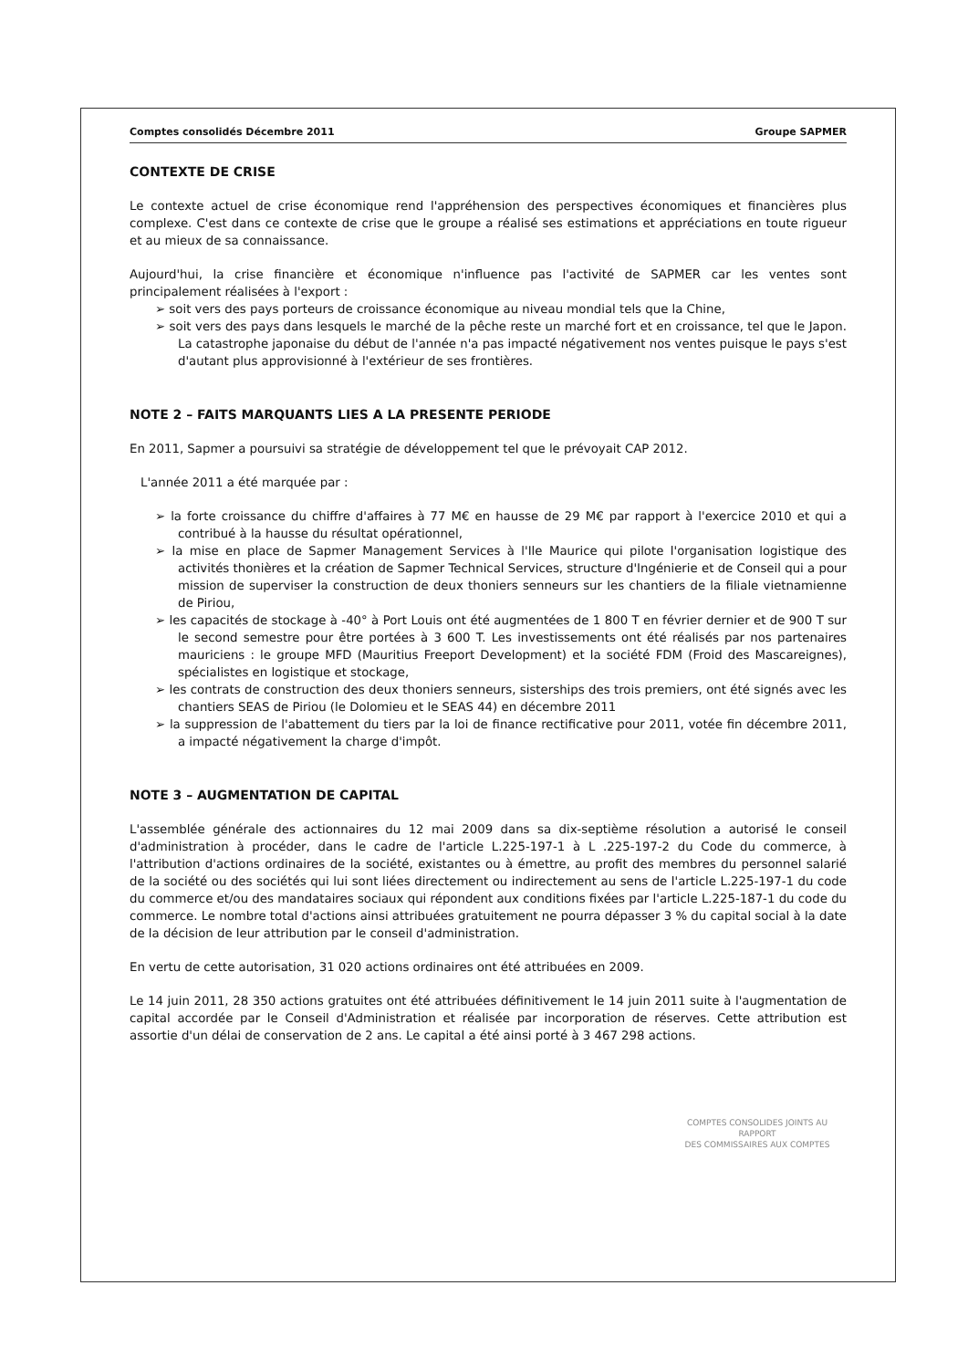Comptes consolidés Décembre 2011 Groupe SAPMER
CONTEXTE DE CRISE
Le contexte actuel de crise économique rend l'appréhension des perspectives économiques et financières plus complexe. C'est dans ce contexte de crise que le groupe a réalisé ses estimations et appréciations en toute rigueur et au mieux de sa connaissance.
Aujourd'hui, la crise financière et économique n'influence pas l'activité de SAPMER car les ventes sont principalement réalisées à l'export :
➢ soit vers des pays porteurs de croissance économique au niveau mondial tels que la Chine,
➢ soit vers des pays dans lesquels le marché de la pêche reste un marché fort et en croissance, tel que le Japon. La catastrophe japonaise du début de l'année n'a pas impacté négativement nos ventes puisque le pays s'est d'autant plus approvisionné à l'extérieur de ses frontières.
NOTE 2 – FAITS MARQUANTS LIES A LA PRESENTE PERIODE
En 2011, Sapmer a poursuivi sa stratégie de développement tel que le prévoyait CAP 2012.
L'année 2011 a été marquée par :
➢ la forte croissance du chiffre d'affaires à 77 M€ en hausse de 29 M€ par rapport à l'exercice 2010 et qui a contribué à la hausse du résultat opérationnel,
➢ la mise en place de Sapmer Management Services à l'Ile Maurice qui pilote l'organisation logistique des activités thonières et la création de Sapmer Technical Services, structure d'Ingénierie et de Conseil qui a pour mission de superviser la construction de deux thoniers senneurs sur les chantiers de la filiale vietnamienne de Piriou,
➢ les capacités de stockage à -40° à Port Louis ont été augmentées de 1 800 T en février dernier et de 900 T sur le second semestre pour être portées à 3 600 T. Les investissements ont été réalisés par nos partenaires mauriciens : le groupe MFD (Mauritius Freeport Development) et la société FDM (Froid des Mascareignes), spécialistes en logistique et stockage,
➢ les contrats de construction des deux thoniers senneurs, sisterships des trois premiers, ont été signés avec les chantiers SEAS de Piriou (le Dolomieu et le SEAS 44) en décembre 2011
➢ la suppression de l'abattement du tiers par la loi de finance rectificative pour 2011, votée fin décembre 2011, a impacté négativement la charge d'impôt.
NOTE 3 – AUGMENTATION DE CAPITAL
L'assemblée générale des actionnaires du 12 mai 2009 dans sa dix-septième résolution a autorisé le conseil d'administration à procéder, dans le cadre de l'article L.225-197-1 à L .225-197-2 du Code du commerce, à l'attribution d'actions ordinaires de la société, existantes ou à émettre, au profit des membres du personnel salarié de la société ou des sociétés qui lui sont liées directement ou indirectement au sens de l'article L.225-197-1 du code du commerce et/ou des mandataires sociaux qui répondent aux conditions fixées par l'article L.225-187-1 du code du commerce. Le nombre total d'actions ainsi attribuées gratuitement ne pourra dépasser 3 % du capital social à la date de la décision de leur attribution par le conseil d'administration.
En vertu de cette autorisation, 31 020 actions ordinaires ont été attribuées en 2009.
Le 14 juin 2011, 28 350 actions gratuites ont été attribuées définitivement le 14 juin 2011 suite à l'augmentation de capital accordée par le Conseil d'Administration et réalisée par incorporation de réserves. Cette attribution est assortie d'un délai de conservation de 2 ans. Le capital a été ainsi porté à 3 467 298 actions.
COMPTES CONSOLIDES JOINTS AU RAPPORT
DES COMMISSAIRES AUX COMPTES